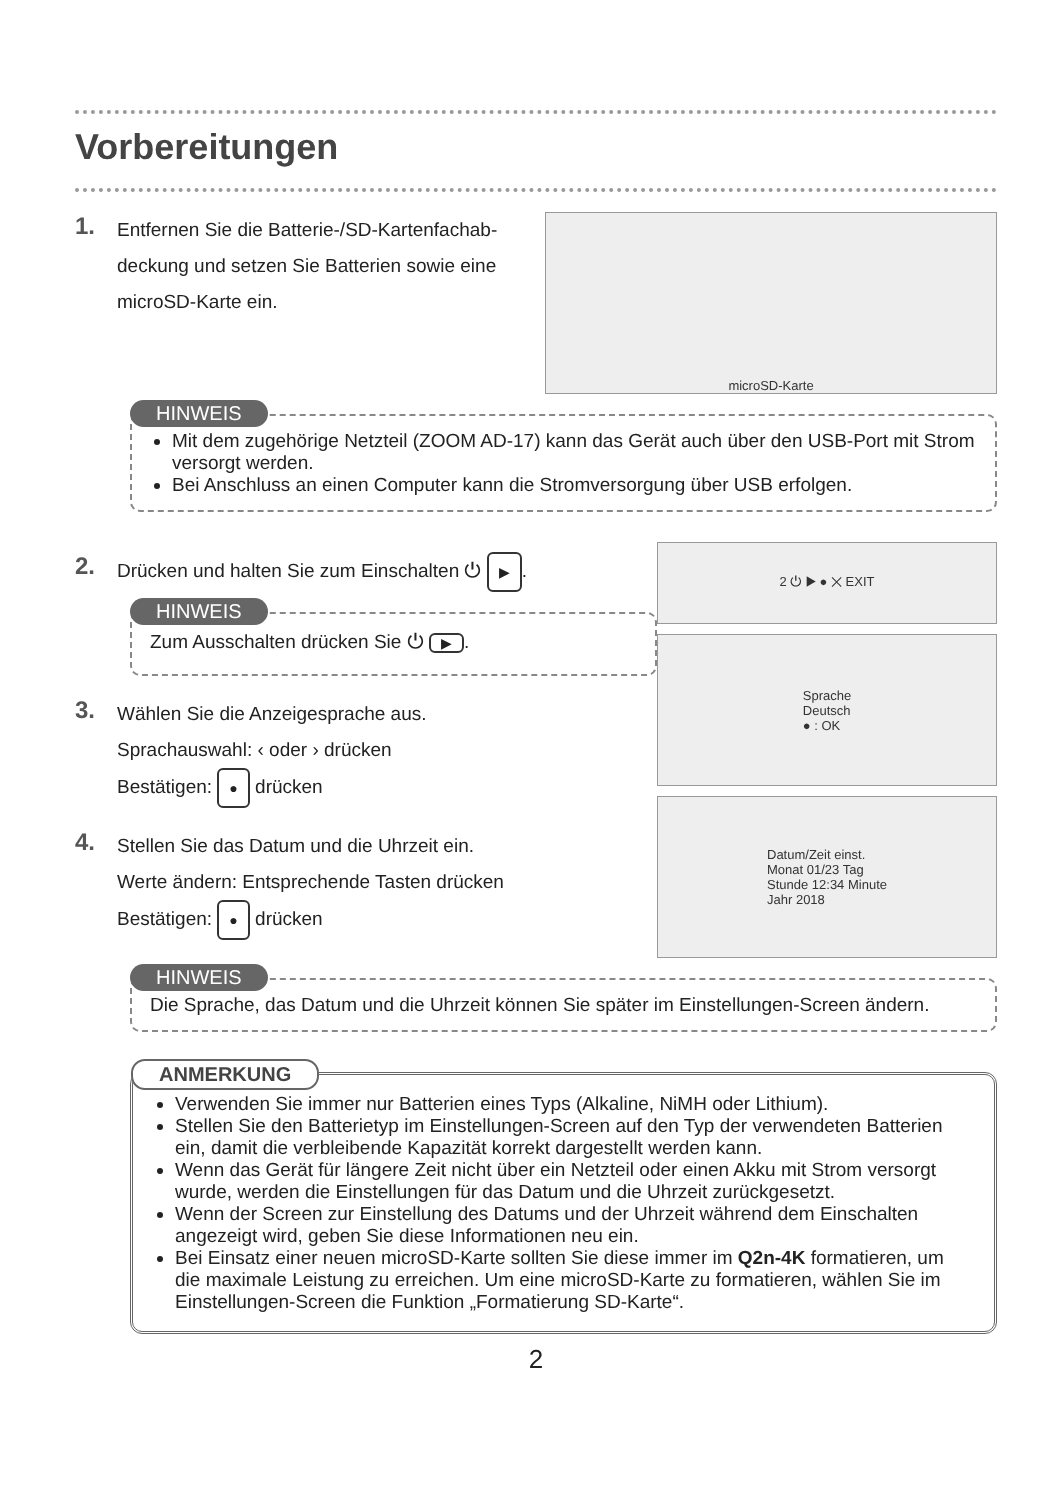Vorbereitungen
1.
Entfernen Sie die Batterie-/SD-Kartenfachab-
deckung und setzen Sie Batterien sowie eine
microSD-Karte ein.
microSD-Karte
HINWEIS
Mit dem zugehörige Netzteil (ZOOM AD-17) kann das Gerät auch über den USB-Port mit Strom versorgt werden.
Bei Anschluss an einen Computer kann die Stromversorgung über USB erfolgen.
2.
Drücken und halten Sie zum Einschalten ⏻ ▶.
HINWEIS
Zum Ausschalten drücken Sie ⏻ ▶.
3.
Wählen Sie die Anzeigesprache aus.
Sprachauswahl: ‹ oder › drücken
Bestätigen: ● drücken
4.
Stellen Sie das Datum und die Uhrzeit ein.
Werte ändern: Entsprechende Tasten drücken
Bestätigen: ● drücken
2 ⏻ ▶ ● ✕ EXIT
Sprache
Deutsch
● : OK
Datum/Zeit einst.
Monat 01/23 Tag
Stunde 12:34 Minute
Jahr 2018
HINWEIS
Die Sprache, das Datum und die Uhrzeit können Sie später im Einstellungen-Screen ändern.
ANMERKUNG
Verwenden Sie immer nur Batterien eines Typs (Alkaline, NiMH oder Lithium).
Stellen Sie den Batterietyp im Einstellungen-Screen auf den Typ der verwendeten Batterien ein, damit die verbleibende Kapazität korrekt dargestellt werden kann.
Wenn das Gerät für längere Zeit nicht über ein Netzteil oder einen Akku mit Strom versorgt wurde, werden die Einstellungen für das Datum und die Uhrzeit zurückgesetzt.
Wenn der Screen zur Einstellung des Datums und der Uhrzeit während dem Einschalten angezeigt wird, geben Sie diese Informationen neu ein.
Bei Einsatz einer neuen microSD-Karte sollten Sie diese immer im Q2n-4K formatieren, um die maximale Leistung zu erreichen. Um eine microSD-Karte zu formatieren, wählen Sie im Einstellungen-Screen die Funktion „Formatierung SD-Karte“.
2